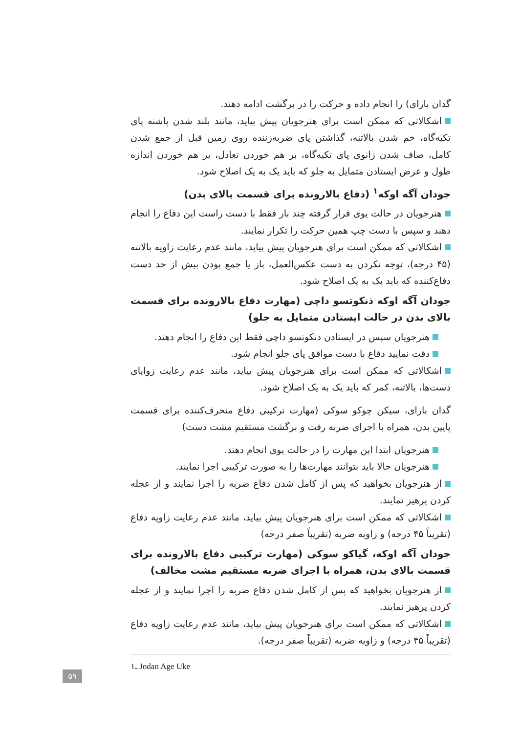گدان بارای) را انجام داده و حرکت را در برگشت ادامه دهند.
اشکالاتی که ممکن است برای هنرجویان پیش بیاید، مانند بلند شدن پاشنه پای تکیه‌گاه، خم شدن بالاتنه، گذاشتن پای ضربه‌زننده روی زمین قبل از جمع شدن کامل، صاف شدن زانوی پای تکیه‌گاه، بر هم خوردن تعادل، بر هم خوردن اندازه طول و عرض ایستادن متمایل به جلو که باید یک به یک اصلاح شود.
جودان آگه اوکه<sup>۱</sup> (دفاع بالارونده برای قسمت بالای بدن)
هنرجویان در حالت یوی قرار گرفته چند بار فقط با دست راست این دفاع را انجام دهند و سپس با دست چپ همین حرکت را تکرار نمایند.
اشکالاتی که ممکن است برای هنرجویان پیش بیاید، مانند عدم رعایت زاویه بالاتنه (۴۵ درجه)، توجه نکردن به دست عکس‌العمل، باز یا جمع بودن بیش از حد دست دفاع‌کننده که باید یک به یک اصلاح شود.
جودان آگه اوکه ذنکوتسو داچی (مهارت دفاع بالارونده برای قسمت بالای بدن در حالت ایستادن متمایل به جلو)
هنرجویان سپس در ایستادن ذنکوتسو داچی فقط این دفاع را انجام دهند.
دقت نمایید دفاع با دست موافق پای جلو انجام شود.
اشکالاتی که ممکن است برای هنرجویان پیش بیاید، مانند عدم رعایت زوایای دست‌ها، بالاتنه، کمر که باید یک به یک اصلاح شود.
گدان بارای، سیکن چوکو سوکی (مهارت ترکیبی دفاع منحرف‌کننده برای قسمت پایین بدن، همراه با اجرای ضربه رفت و برگشت مستقیم مشت دست)
هنرجویان ابتدا این مهارت را در حالت یوی انجام دهند.
هنرجویان حالا باید بتوانند مهارت‌ها را به صورت ترکیبی اجرا نمایند.
از هنرجویان بخواهید که پس از کامل شدن دفاع ضربه را اجرا نمایند و از عجله کردن پرهیز نمایند.
اشکالاتی که ممکن است برای هنرجویان پیش بیاید، مانند عدم رعایت زاویه دفاع (تقریباً ۴۵ درجه) و زاویه ضربه (تقریباً صفر درجه)
جودان آگه اوکه، گیاکو سوکی (مهارت ترکیبی دفاع بالارونده برای قسمت بالای بدن، همراه با اجرای ضربه مستقیم مشت مخالف)
از هنرجویان بخواهید که پس از کامل شدن دفاع ضربه را اجرا نمایند و از عجله کردن پرهیز نمایند.
اشکالاتی که ممکن است برای هنرجویان پیش بیاید، مانند عدم رعایت زاویه دفاع (تقریباً ۴۵ درجه) و زاویه ضربه (تقریباً صفر درجه).
۱ـ Jodan Age Uke
۵۹